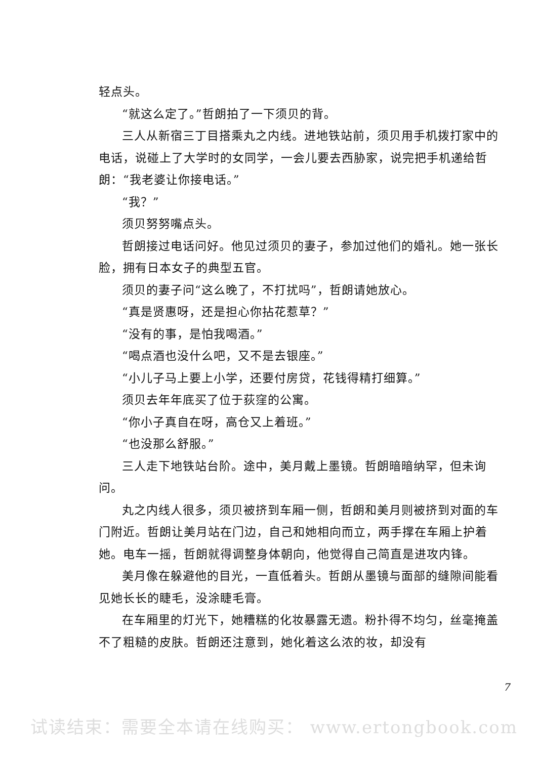轻点头。
“就这么定了。”哲朗拍了一下须贝的背。
三人从新宿三丁目搭乘丸之内线。进地铁站前，须贝用手机拨打家中的电话，说碰上了大学时的女同学，一会儿要去西胁家，说完把手机递给哲朗：“我老婆让你接电话。”
“我？”
须贝努努嘴点头。
哲朗接过电话问好。他见过须贝的妻子，参加过他们的婚礼。她一张长脸，拥有日本女子的典型五官。
须贝的妻子问“这么晚了，不打扰吗”，哲朗请她放心。
“真是贤惠呀，还是担心你拈花惹草？”
“没有的事，是怕我喝酒。”
“喝点酒也没什么吧，又不是去银座。”
“小儿子马上要上小学，还要付房贷，花钱得精打细算。”
须贝去年年底买了位于荻窪的公寓。
“你小子真自在呀，高仓又上着班。”
“也没那么舒服。”
三人走下地铁站台阶。途中，美月戴上墨镜。哲朗暗暗纳罕，但未询问。
丸之内线人很多，须贝被挤到车厢一侧，哲朗和美月则被挤到对面的车门附近。哲朗让美月站在门边，自己和她相向而立，两手撑在车厢上护着她。电车一摇，哲朗就得调整身体朝向，他觉得自己简直是进攻内锋。
美月像在躲避他的目光，一直低着头。哲朗从墨镜与面部的缝隙间能看见她长长的睫毛，没涂睫毛膏。
在车厢里的灯光下，她糟糕的化妆暴露无遗。粉扑得不均匀，丝毫掩盖不了粗糙的皮肤。哲朗还注意到，她化着这么浓的妆，却没有
7
试读结束：需要全本请在线购买： www.ertongbook.com